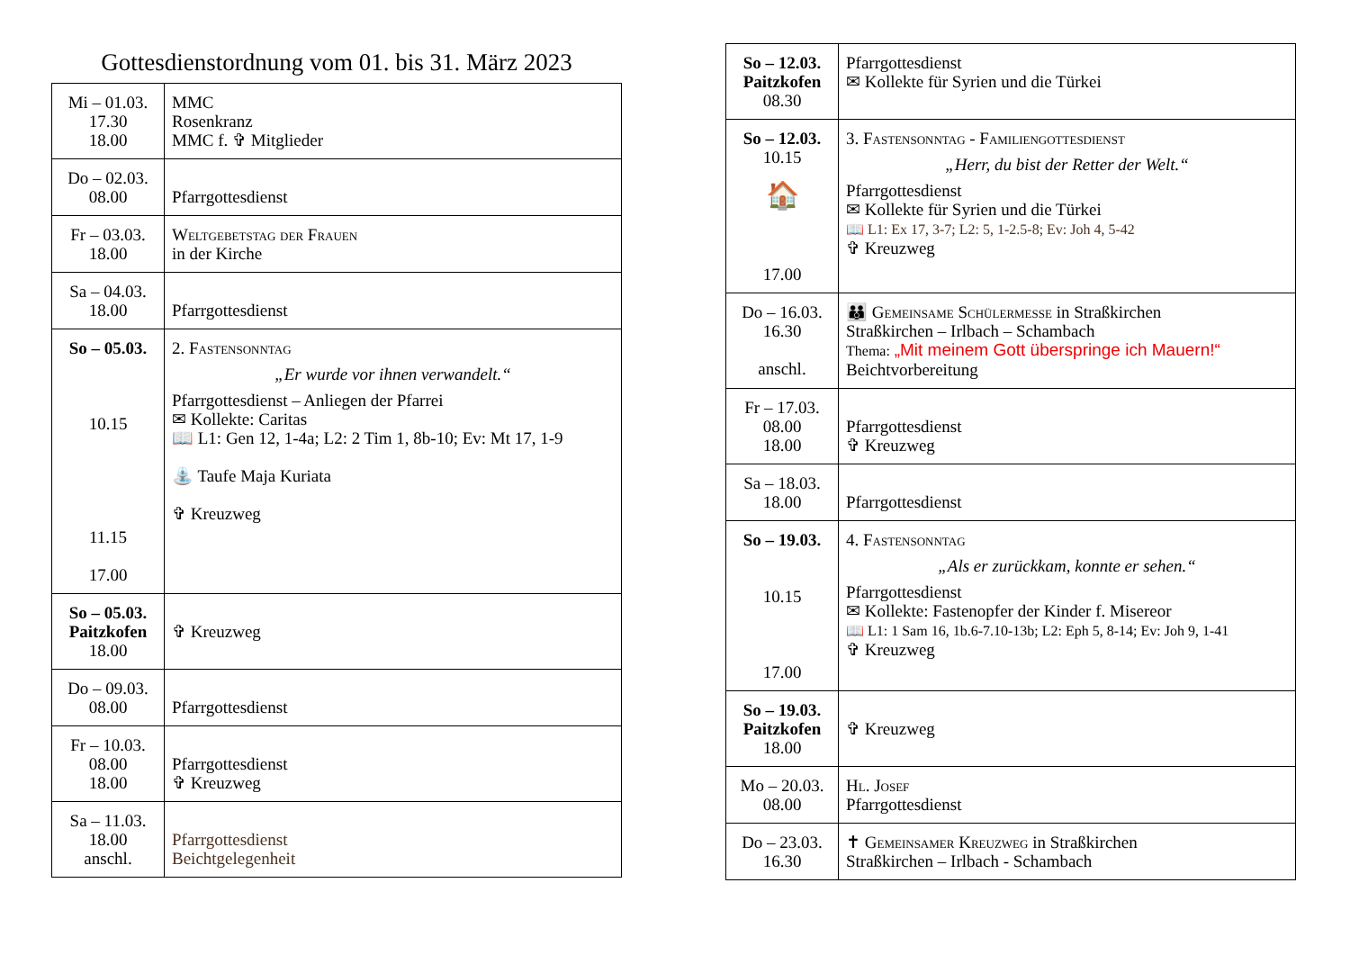Gottesdienstordnung vom 01. bis 31. März 2023
| Mi – 01.03. 17.30 18.00 | MMC Rosenkranz MMC f. ✞ Mitglieder |
| Do – 02.03. 08.00 | Pfarrgottesdienst |
| Fr – 03.03. 18.00 | Weltgebetstag der Frauen in der Kirche |
| Sa – 04.03. 18.00 | Pfarrgottesdienst |
| So – 05.03. 10.15 11.15 17.00 | 2. Fastensonntag „Er wurde vor ihnen verwandelt.“ Pfarrgottesdienst – Anliegen der Pfarrei ✉ Kollekte: Caritas 📖 L1: Gen 12, 1-4a; L2: 2 Tim 1, 8b-10; Ev: Mt 17, 1-9 ⛲ Taufe Maja Kuriata ✞ Kreuzweg |
| So – 05.03. Paitzkofen 18.00 | ✞ Kreuzweg |
| Do – 09.03. 08.00 | Pfarrgottesdienst |
| Fr – 10.03. 08.00 18.00 | Pfarrgottesdienst ✞ Kreuzweg |
| Sa – 11.03. 18.00 anschl. | Pfarrgottesdienst Beichtgelegenheit |
| So – 12.03. Paitzkofen 08.30 | Pfarrgottesdienst ✉ Kollekte für Syrien und die Türkei |
| So – 12.03. 10.15 🏠 17.00 | 3. Fastensonntag - Familiengottesdienst „Herr, du bist der Retter der Welt.“ Pfarrgottesdienst ✉ Kollekte für Syrien und die Türkei 📖 L1: Ex 17, 3-7; L2: 5, 1-2.5-8; Ev: Joh 4, 5-42 ✞ Kreuzweg |
| Do – 16.03. 16.30 anschl. | 👪 Gemeinsame Schülermesse in Straßkirchen Straßkirchen – Irlbach – Schambach Thema: „Mit meinem Gott überspringe ich Mauern!“ Beichtvorbereitung |
| Fr – 17.03. 08.00 18.00 | Pfarrgottesdienst ✞ Kreuzweg |
| Sa – 18.03. 18.00 | Pfarrgottesdienst |
| So – 19.03. 10.15 17.00 | 4. Fastensonntag „Als er zurückkam, konnte er sehen.“ Pfarrgottesdienst ✉ Kollekte: Fastenopfer der Kinder f. Misereor 📖 L1: 1 Sam 16, 1b.6-7.10-13b; L2: Eph 5, 8-14; Ev: Joh 9, 1-41 ✞ Kreuzweg |
| So – 19.03. Paitzkofen 18.00 | ✞ Kreuzweg |
| Mo – 20.03. 08.00 | Hl. Josef Pfarrgottesdienst |
| Do – 23.03. 16.30 | ✝ Gemeinsamer Kreuzweg in Straßkirchen Straßkirchen – Irlbach - Schambach |